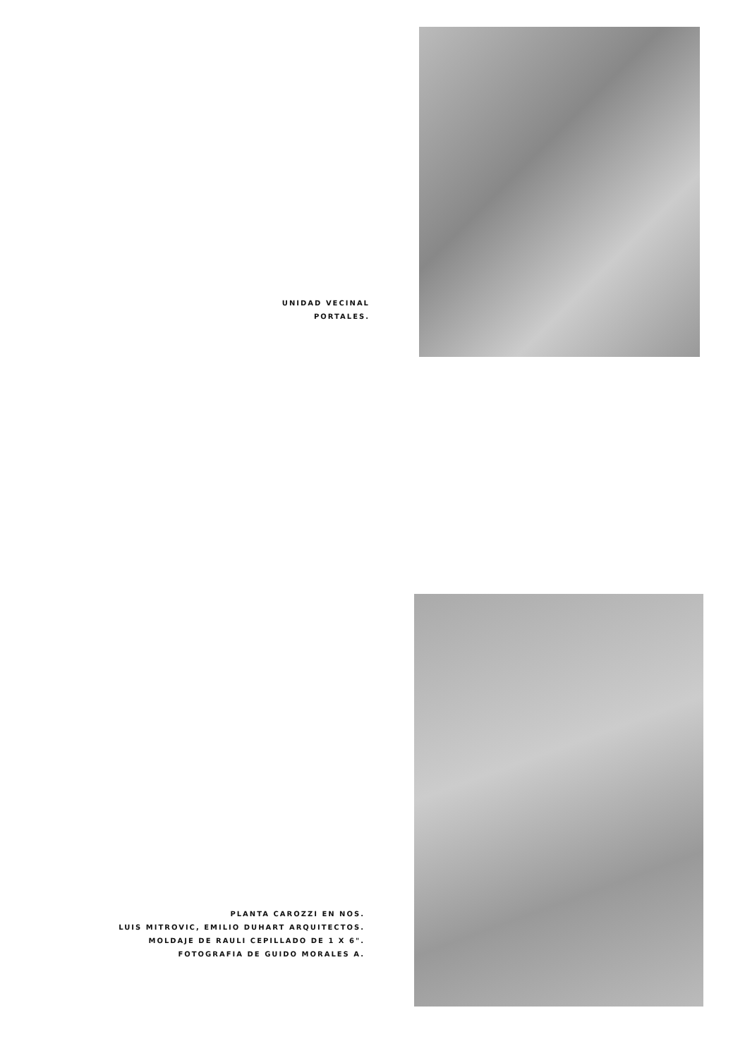UNIDAD VECINAL
PORTALES.
PLANTA CAROZZI EN NOS.
LUIS MITROVIC, EMILIO DUHART ARQUITECTOS.
MOLDAJE DE RAULI CEPILLADO DE 1 X 6".
FOTOGRAFIA DE GUIDO MORALES A.